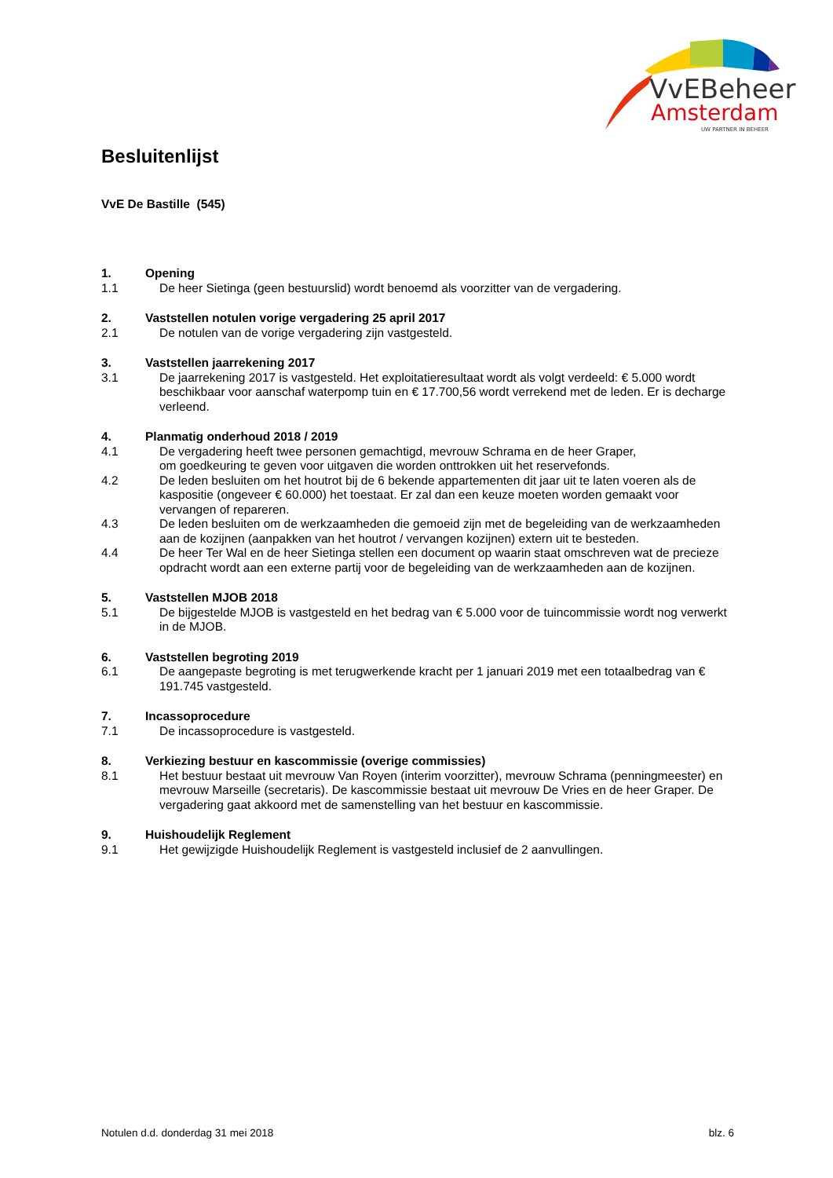VvEBeheer
Amsterdam
UW PARTNER IN BEHEER
Besluitenlijst
VvE De Bastille (545)
1. Opening
1.1 De heer Sietinga (geen bestuurslid) wordt benoemd als voorzitter van de vergadering.
2. Vaststellen notulen vorige vergadering 25 april 2017
2.1 De notulen van de vorige vergadering zijn vastgesteld.
3. Vaststellen jaarrekening 2017
3.1 De jaarrekening 2017 is vastgesteld. Het exploitatieresultaat wordt als volgt verdeeld: € 5.000 wordt beschikbaar voor aanschaf waterpomp tuin en € 17.700,56 wordt verrekend met de leden. Er is decharge verleend.
4. Planmatig onderhoud 2018 / 2019
4.1 De vergadering heeft twee personen gemachtigd, mevrouw Schrama en de heer Graper,
om goedkeuring te geven voor uitgaven die worden onttrokken uit het reservefonds.
4.2 De leden besluiten om het houtrot bij de 6 bekende appartementen dit jaar uit te laten voeren als de kaspositie (ongeveer € 60.000) het toestaat. Er zal dan een keuze moeten worden gemaakt voor vervangen of repareren.
4.3 De leden besluiten om de werkzaamheden die gemoeid zijn met de begeleiding van de werkzaamheden aan de kozijnen (aanpakken van het houtrot / vervangen kozijnen) extern uit te besteden.
4.4 De heer Ter Wal en de heer Sietinga stellen een document op waarin staat omschreven wat de precieze opdracht wordt aan een externe partij voor de begeleiding van de werkzaamheden aan de kozijnen.
5. Vaststellen MJOB 2018
5.1 De bijgestelde MJOB is vastgesteld en het bedrag van € 5.000 voor de tuincommissie wordt nog verwerkt in de MJOB.
6. Vaststellen begroting 2019
6.1 De aangepaste begroting is met terugwerkende kracht per 1 januari 2019 met een totaalbedrag van € 191.745 vastgesteld.
7. Incassoprocedure
7.1 De incassoprocedure is vastgesteld.
8. Verkiezing bestuur en kascommissie (overige commissies)
8.1 Het bestuur bestaat uit mevrouw Van Royen (interim voorzitter), mevrouw Schrama (penningmeester) en mevrouw Marseille (secretaris). De kascommissie bestaat uit mevrouw De Vries en de heer Graper. De vergadering gaat akkoord met de samenstelling van het bestuur en kascommissie.
9. Huishoudelijk Reglement
9.1 Het gewijzigde Huishoudelijk Reglement is vastgesteld inclusief de 2 aanvullingen.
Notulen d.d. donderdag 31 mei 2018 blz. 6